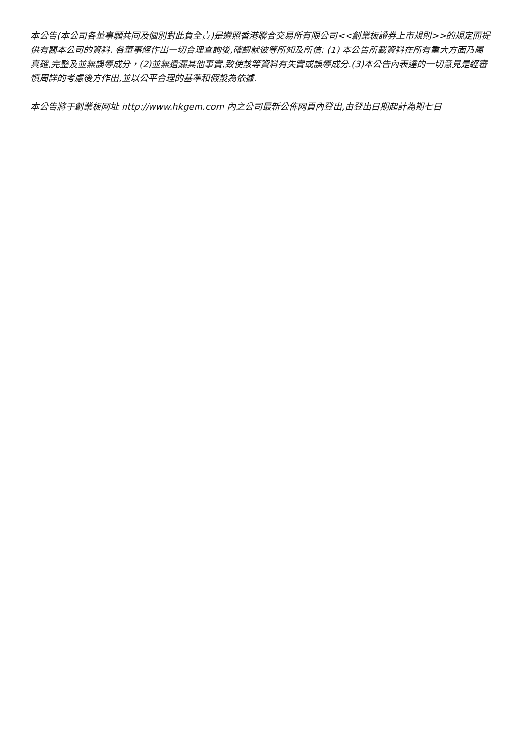本公告(本公司各董事願共同及個別對此負全責)是遵照香港聯合交易所有限公司<<創業板證券上市規則>>的規定而提供有關本公司的資料. 各董事經作出一切合理查詢後,確認就彼等所知及所信: (1) 本公告所載資料在所有重大方面乃屬真確,完整及並無誤導成分，(2)並無遺漏其他事實,致使該等資料有失實或誤導成分.(3)本公告內表達的一切意見是經審慎周詳的考慮後方作出,並以公平合理的基準和假設為依據.
本公告將于創業板网址 http://www.hkgem.com 內之公司最新公佈网頁內登出,由登出日期起計為期七日